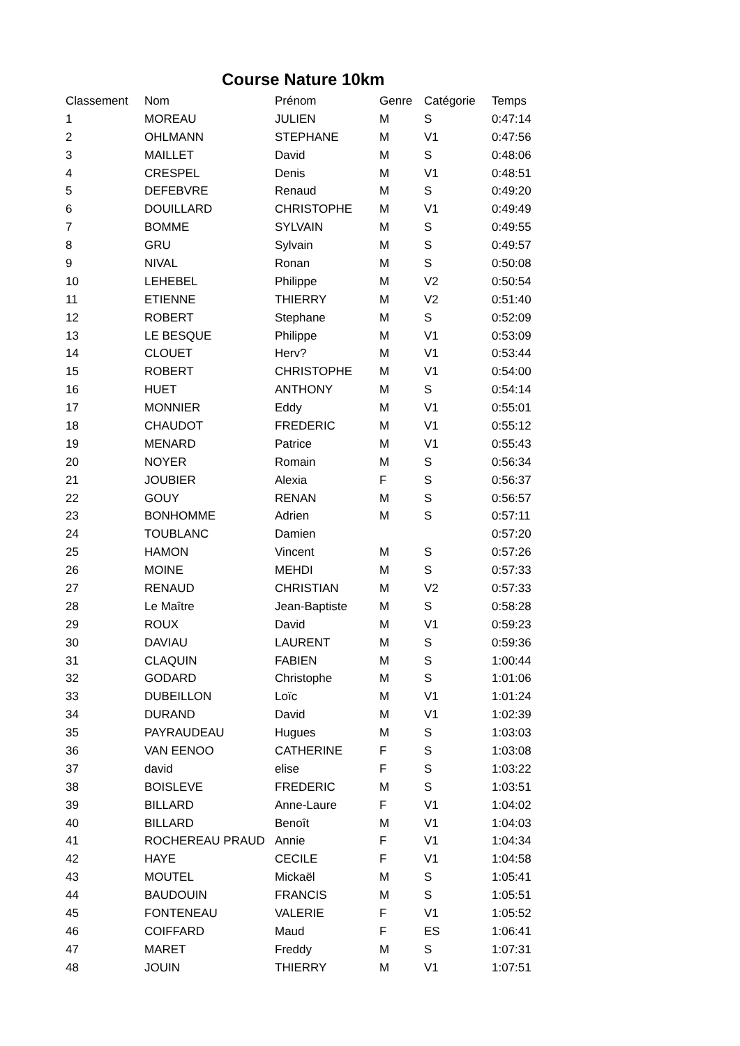Course Nature 10km
| Classement | Nom | Prénom | Genre | Catégorie | Temps |
| --- | --- | --- | --- | --- | --- |
| 1 | MOREAU | JULIEN | M | S | 0:47:14 |
| 2 | OHLMANN | STEPHANE | M | V1 | 0:47:56 |
| 3 | MAILLET | David | M | S | 0:48:06 |
| 4 | CRESPEL | Denis | M | V1 | 0:48:51 |
| 5 | DEFEBVRE | Renaud | M | S | 0:49:20 |
| 6 | DOUILLARD | CHRISTOPHE | M | V1 | 0:49:49 |
| 7 | BOMME | SYLVAIN | M | S | 0:49:55 |
| 8 | GRU | Sylvain | M | S | 0:49:57 |
| 9 | NIVAL | Ronan | M | S | 0:50:08 |
| 10 | LEHEBEL | Philippe | M | V2 | 0:50:54 |
| 11 | ETIENNE | THIERRY | M | V2 | 0:51:40 |
| 12 | ROBERT | Stephane | M | S | 0:52:09 |
| 13 | LE BESQUE | Philippe | M | V1 | 0:53:09 |
| 14 | CLOUET | Herv? | M | V1 | 0:53:44 |
| 15 | ROBERT | CHRISTOPHE | M | V1 | 0:54:00 |
| 16 | HUET | ANTHONY | M | S | 0:54:14 |
| 17 | MONNIER | Eddy | M | V1 | 0:55:01 |
| 18 | CHAUDOT | FREDERIC | M | V1 | 0:55:12 |
| 19 | MENARD | Patrice | M | V1 | 0:55:43 |
| 20 | NOYER | Romain | M | S | 0:56:34 |
| 21 | JOUBIER | Alexia | F | S | 0:56:37 |
| 22 | GOUY | RENAN | M | S | 0:56:57 |
| 23 | BONHOMME | Adrien | M | S | 0:57:11 |
| 24 | TOUBLANC | Damien | | | 0:57:20 |
| 25 | HAMON | Vincent | M | S | 0:57:26 |
| 26 | MOINE | MEHDI | M | S | 0:57:33 |
| 27 | RENAUD | CHRISTIAN | M | V2 | 0:57:33 |
| 28 | Le Maître | Jean-Baptiste | M | S | 0:58:28 |
| 29 | ROUX | David | M | V1 | 0:59:23 |
| 30 | DAVIAU | LAURENT | M | S | 0:59:36 |
| 31 | CLAQUIN | FABIEN | M | S | 1:00:44 |
| 32 | GODARD | Christophe | M | S | 1:01:06 |
| 33 | DUBEILLON | Loïc | M | V1 | 1:01:24 |
| 34 | DURAND | David | M | V1 | 1:02:39 |
| 35 | PAYRAUDEAU | Hugues | M | S | 1:03:03 |
| 36 | VAN EENOO | CATHERINE | F | S | 1:03:08 |
| 37 | david | elise | F | S | 1:03:22 |
| 38 | BOISLEVE | FREDERIC | M | S | 1:03:51 |
| 39 | BILLARD | Anne-Laure | F | V1 | 1:04:02 |
| 40 | BILLARD | Benoît | M | V1 | 1:04:03 |
| 41 | ROCHEREAU PRAUD | Annie | F | V1 | 1:04:34 |
| 42 | HAYE | CECILE | F | V1 | 1:04:58 |
| 43 | MOUTEL | Mickaël | M | S | 1:05:41 |
| 44 | BAUDOUIN | FRANCIS | M | S | 1:05:51 |
| 45 | FONTENEAU | VALERIE | F | V1 | 1:05:52 |
| 46 | COIFFARD | Maud | F | ES | 1:06:41 |
| 47 | MARET | Freddy | M | S | 1:07:31 |
| 48 | JOUIN | THIERRY | M | V1 | 1:07:51 |